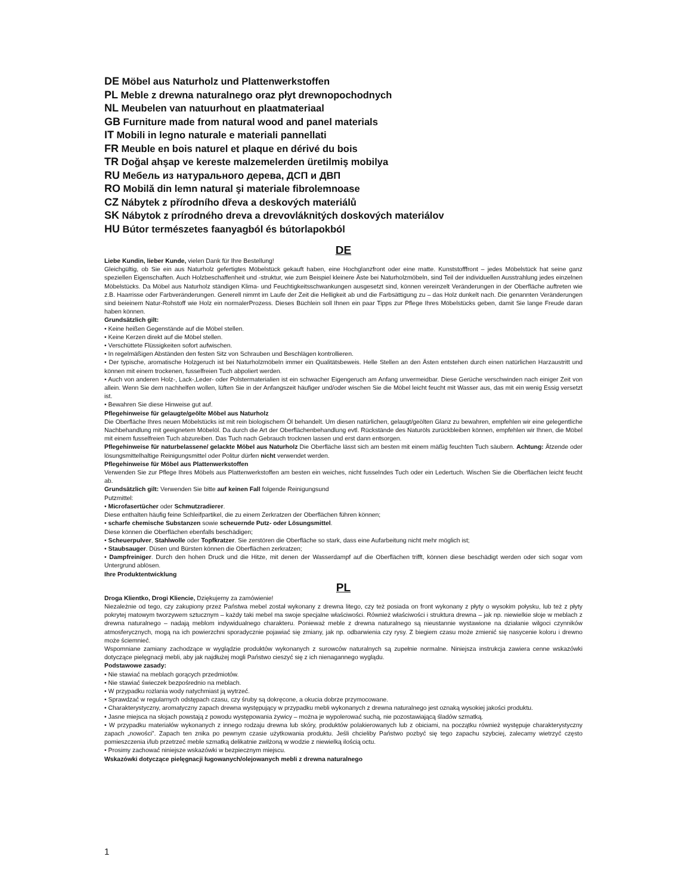DE Möbel aus Naturholz und Plattenwerkstoffen
PL Meble z drewna naturalnego oraz płyt drewnopochodnych
NL Meubelen van natuurhout en plaatmateriaal
GB Furniture made from natural wood and panel materials
IT Mobili in legno naturale e materiali pannellati
FR Meuble en bois naturel et plaque en dérivé du bois
TR Doğal ahşap ve kereste malzemelerden üretilmiş mobilya
RU Мебель из натурального дерева, ДСП и ДВП
RO Mobilă din lemn natural şi materiale fibrolemnoase
CZ Nábytek z přírodního dřeva a deskových materiálů
SK Nábytok z prírodného dreva a drevovláknitých doskových materiálov
HU Bútor természetes faanyagból és bútorlapokból
DE
Liebe Kundin, lieber Kunde, vielen Dank für Ihre Bestellung!
Gleichgültig, ob Sie ein aus Naturholz gefertigtes Möbelstück gekauft haben, eine Hochglanzfront oder eine matte. Kunststofffront – jedes Möbelstück hat seine ganz speziellen Eigenschaften. Auch Holzbeschaffenheit und -struktur, wie zum Beispiel kleinere Äste bei Naturholzmöbeln, sind Teil der individuellen Ausstrahlung jedes einzelnen Möbelstücks. Da Möbel aus Naturholz ständigen Klima- und Feuchtigkeitsschwankungen ausgesetzt sind, können vereinzelt Veränderungen in der Oberfläche auftreten wie z.B. Haarrisse oder Farbveränderungen. Generell nimmt im Laufe der Zeit die Helligkeit ab und die Farbsättigung zu – das Holz dunkelt nach. Die genannten Veränderungen sind beieinem Natur-Rohstoff wie Holz ein normalerProzess. Dieses Büchlein soll Ihnen ein paar Tipps zur Pflege Ihres Möbelstücks geben, damit Sie lange Freude daran haben können.
Grundsätzlich gilt:
• Keine heißen Gegenstände auf die Möbel stellen.
• Keine Kerzen direkt auf die Möbel stellen.
• Verschüttete Flüssigkeiten sofort aufwischen.
• In regelmäßigen Abständen den festen Sitz von Schrauben und Beschlägen kontrollieren.
• Der typische, aromatische Holzgeruch ist bei Naturholzmöbeln immer ein Qualitätsbeweis. Helle Stellen an den Ästen entstehen durch einen natürlichen Harzaustritt und können mit einem trockenen, fusselfreien Tuch abpoliert werden.
• Auch von anderen Holz-, Lack-,Leder- oder Polstermaterialien ist ein schwacher Eigengeruch am Anfang unvermeidbar. Diese Gerüche verschwinden nach einiger Zeit von allein. Wenn Sie dem nachhelfen wollen, lüften Sie in der Anfangszeit häufiger und/oder wischen Sie die Möbel leicht feucht mit Wasser aus, das mit ein wenig Essig versetzt ist.
• Bewahren Sie diese Hinweise gut auf.
Pflegehinweise für gelaugte/geölte Möbel aus Naturholz
Die Oberfläche Ihres neuen Möbelstücks ist mit rein biologischem Öl behandelt. Um diesen natürlichen, gelaugt/geölten Glanz zu bewahren, empfehlen wir eine gelegentliche Nachbehandlung mit geeignetem Möbelöl. Da durch die Art der Oberflächenbehandlung evtl. Rückstände des Naturöls zurückbleiben können, empfehlen wir Ihnen, die Möbel mit einem fusselfreien Tuch abzureiben. Das Tuch nach Gebrauch trocknen lassen und erst dann entsorgen.
Pflegehinweise für naturbelassene/ gelackte Möbel aus Naturholz Die Oberfläche lässt sich am besten mit einem mäßig feuchten Tuch säubern. Achtung: Ätzende oder lösungsmittelhaltige Reinigungsmittel oder Politur dürfen nicht verwendet werden.
Pflegehinweise für Möbel aus Plattenwerkstoffen
Verwenden Sie zur Pflege Ihres Möbels aus Plattenwerkstoffen am besten ein weiches, nicht fusselndes Tuch oder ein Ledertuch. Wischen Sie die Oberflächen leicht feucht ab.
Grundsätzlich gilt: Verwenden Sie bitte auf keinen Fall folgende Reinigungsund
Putzmittel:
• Microfasertücher oder Schmutzradierer.
Diese enthalten häufig feine Schleifpartikel, die zu einem Zerkratzen der Oberflächen führen können;
• scharfe chemische Substanzen sowie scheuernde Putz- oder Lösungsmittel.
Diese können die Oberflächen ebenfalls beschädigen;
• Scheuerpulver, Stahlwolle oder Topfkratzer. Sie zerstören die Oberfläche so stark, dass eine Aufarbeitung nicht mehr möglich ist;
• Staubsauger. Düsen und Bürsten können die Oberflächen zerkratzen;
• Dampfreiniger. Durch den hohen Druck und die Hitze, mit denen der Wasserdampf auf die Oberflächen trifft, können diese beschädigt werden oder sich sogar vom Untergrund ablösen.
Ihre Produktentwicklung
PL
Droga Klientko, Drogi Kliencie, Dziękujemy za zamówienie!
Niezależnie od tego, czy zakupiony przez Państwa mebel został wykonany z drewna litego, czy też posiada on front wykonany z płyty o wysokim połysku, lub też z płyty pokrytej matowym tworzywem sztucznym – każdy taki mebel ma swoje specjalne właściwości. Również właściwości i struktura drewna – jak np. niewielkie słoje w meblach z drewna naturalnego – nadają meblom indywidualnego charakteru. Ponieważ meble z drewna naturalnego są nieustannie wystawione na działanie wilgoci czynników atmosferycznych, mogą na ich powierzchni sporadycznie pojawiać się zmiany, jak np. odbarwienia czy rysy. Z biegiem czasu może zmienić się nasycenie koloru i drewno może ściemnieć.
Wspomniane zamiany zachodzące w wyglądzie produktów wykonanych z surowców naturalnych są zupełnie normalne. Niniejsza instrukcja zawiera cenne wskazówki dotyczące pielęgnacji mebli, aby jak najdłużej mogli Państwo cieszyć się z ich nienagannego wyglądu.
Podstawowe zasady:
• Nie stawiać na meblach gorących przedmiotów.
• Nie stawiać świeczek bezpośrednio na meblach.
• W przypadku rozlania wody natychmiast ją wytrzeć.
• Sprawdzać w regularnych odstępach czasu, czy śruby są dokręcone, a okucia dobrze przymocowane.
• Charakterystyczny, aromatyczny zapach drewna występujący w przypadku mebli wykonanych z drewna naturalnego jest oznaką wysokiej jakości produktu.
• Jasne miejsca na słojach powstają z powodu występowania żywicy – można je wypolerować suchą, nie pozostawiającą śladów szmatką.
• W przypadku materiałów wykonanych z innego rodzaju drewna lub skóry, produktów polakierowanych lub z obiciami, na początku również występuje charakterystyczny zapach „nowości”. Zapach ten znika po pewnym czasie użytkowania produktu. Jeśli chcieliby Państwo pozbyć się tego zapachu szybciej, zalecamy wietrzyć często pomieszczenia i/lub przetrzeć meble szmatką delikatnie zwilżoną w wodzie z niewielką ilością octu.
• Prosimy zachować niniejsze wskazówki w bezpiecznym miejscu.
Wskazówki dotyczące pielęgnacji ługowanych/olejowanych mebli z drewna naturalnego
1